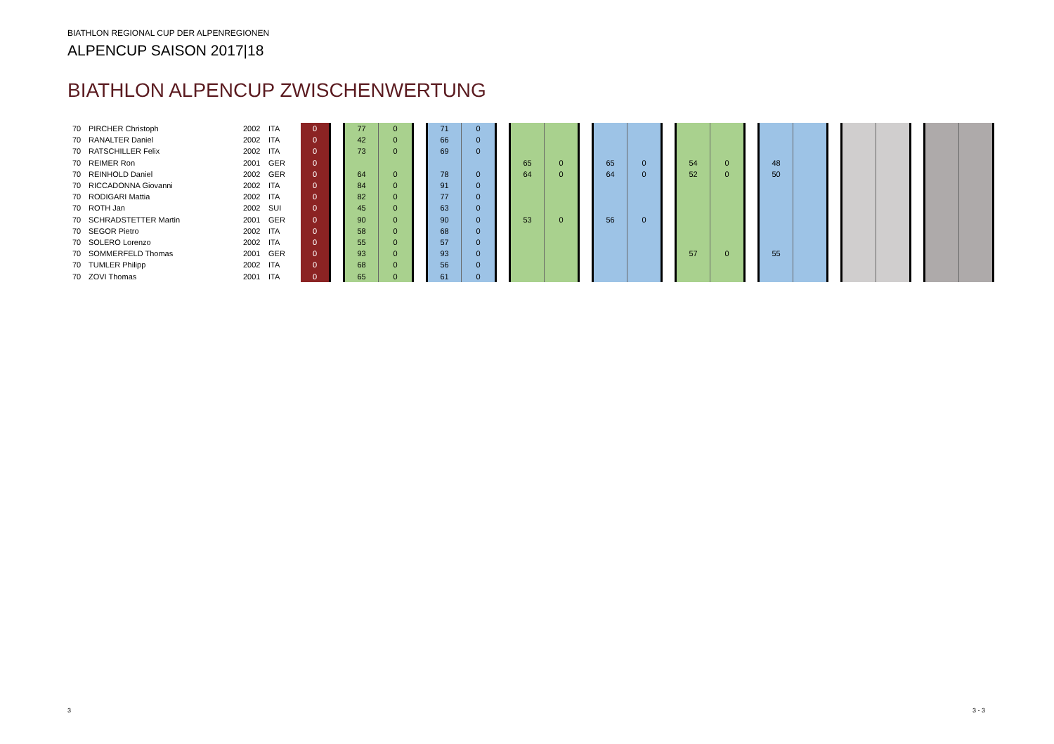BIATHLON REGIONAL CUP DER ALPENREGIONEN
ALPENCUP SAISON 2017|18
BIATHLON ALPENCUP ZWISCHENWERTUNG
| 70 | PIRCHER Christoph | 2002 | ITA | 0 | | 77 | 0 | | 71 | 0 | | | | | | | | | | | | | | | | | | |
| 70 | RANALTER Daniel | 2002 | ITA | 0 | | 42 | 0 | | 66 | 0 | | | | | | | | | | | | | | | | | | |
| 70 | RATSCHILLER Felix | 2002 | ITA | 0 | | 73 | 0 | | 69 | 0 | | | | | | | | | | | | | | | | | | |
| 70 | REIMER Ron | 2001 | GER | 0 | | | | | | | | 65 | 0 | | 65 | 0 | | 54 | 0 | | 48 | | | | | | | |
| 70 | REINHOLD Daniel | 2002 | GER | 0 | | 64 | 0 | | 78 | 0 | | 64 | 0 | | 64 | 0 | | 52 | 0 | | 50 | | | | | | | |
| 70 | RICCADONNA Giovanni | 2002 | ITA | 0 | | 84 | 0 | | 91 | 0 | | | | | | | | | | | | | | | | | | |
| 70 | RODIGARI Mattia | 2002 | ITA | 0 | | 82 | 0 | | 77 | 0 | | | | | | | | | | | | | | | | | | |
| 70 | ROTH Jan | 2002 | SUI | 0 | | 45 | 0 | | 63 | 0 | | | | | | | | | | | | | | | | | | |
| 70 | SCHRADSTETTER Martin | 2001 | GER | 0 | | 90 | 0 | | 90 | 0 | | 53 | 0 | | 56 | 0 | | | | | | | | | | | | |
| 70 | SEGOR Pietro | 2002 | ITA | 0 | | 58 | 0 | | 68 | 0 | | | | | | | | | | | | | | | | | | |
| 70 | SOLERO Lorenzo | 2002 | ITA | 0 | | 55 | 0 | | 57 | 0 | | | | | | | | | | | | | | | | | | |
| 70 | SOMMERFELD Thomas | 2001 | GER | 0 | | 93 | 0 | | 93 | 0 | | | | | | | | 57 | 0 | | 55 | | | | | | | |
| 70 | TUMLER Philipp | 2002 | ITA | 0 | | 68 | 0 | | 56 | 0 | | | | | | | | | | | | | | | | | | |
| 70 | ZOVI Thomas | 2001 | ITA | 0 | | 65 | 0 | | 61 | 0 | | | | | | | | | | | | | | | | | | |
3 3 - 3